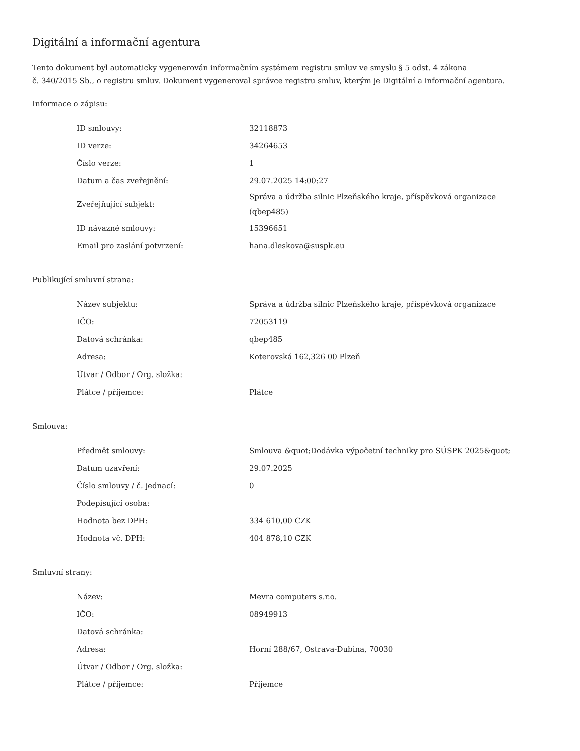Digitální a informační agentura
Tento dokument byl automaticky vygenerován informačním systémem registru smluv ve smyslu § 5 odst. 4 zákona
č. 340/2015 Sb., o registru smluv. Dokument vygeneroval správce registru smluv, kterým je Digitální a informační agentura.
Informace o zápisu:
| ID smlouvy: | 32118873 |
| ID verze: | 34264653 |
| Číslo verze: | 1 |
| Datum a čas zveřejnění: | 29.07.2025 14:00:27 |
| Zveřejňující subjekt: | Správa a údržba silnic Plzeňského kraje, příspěvková organizace (qbep485) |
| ID návazné smlouvy: | 15396651 |
| Email pro zaslání potvrzení: | hana.dleskova@suspk.eu |
Publikující smluvní strana:
| Název subjektu: | Správa a údržba silnic Plzeňského kraje, příspěvková organizace |
| IČO: | 72053119 |
| Datová schránka: | qbep485 |
| Adresa: | Koterovská 162,326 00 Plzeň |
| Útvar / Odbor / Org. složka: | |
| Plátce / příjemce: | Plátce |
Smlouva:
| Předmět smlouvy: | Smlouva &quot;Dodávka výpočetní techniky pro SÚSPK 2025&quot; |
| Datum uzavření: | 29.07.2025 |
| Číslo smlouvy / č. jednací: | 0 |
| Podepisující osoba: | |
| Hodnota bez DPH: | 334 610,00 CZK |
| Hodnota vč. DPH: | 404 878,10 CZK |
Smluvní strany:
| Název: | Mevra computers s.r.o. |
| IČO: | 08949913 |
| Datová schránka: | |
| Adresa: | Horní 288/67, Ostrava-Dubina, 70030 |
| Útvar / Odbor / Org. složka: | |
| Plátce / příjemce: | Příjemce |